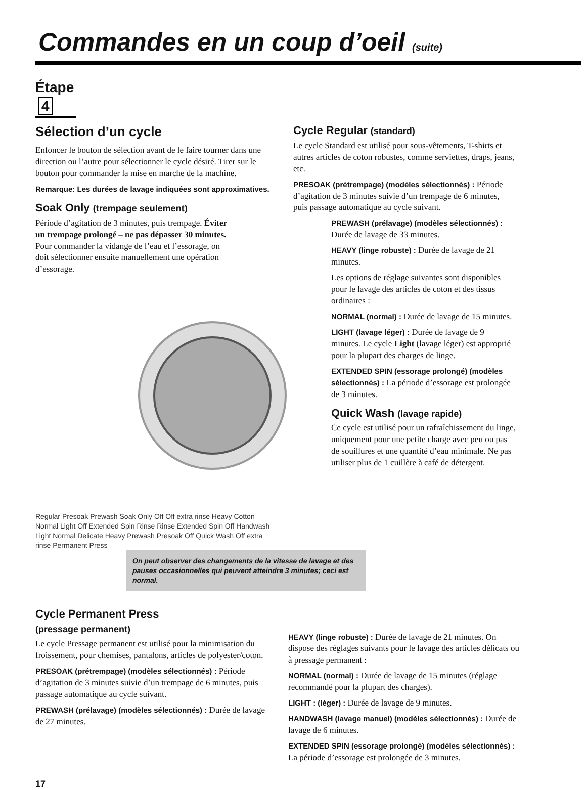Commandes en un coup d’oeil (suite)
Étape 4
Sélection d’un cycle
Enfoncer le bouton de sélection avant de le faire tourner dans une direction ou l’autre pour sélectionner le cycle désiré. Tirer sur le bouton pour commander la mise en marche de la machine.
Remarque: Les durées de lavage indiquées sont approximatives.
Soak Only (trempage seulement)
Période d’agitation de 3 minutes, puis trempage. Éviter un trempage prolongé – ne pas dépasser 30 minutes.
Pour commander la vidange de l’eau et l’essorage, on doit sélectionner ensuite manuellement une opération d’essorage.
Regular Presoak Prewash Soak Only Off Off extra rinse Heavy Cotton Normal Light Off Extended Spin Rinse Rinse Extended Spin Off Handwash Light Normal Delicate Heavy Prewash Presoak Off Quick Wash Off extra rinse Permanent Press
Cycle Regular (standard)
Le cycle Standard est utilisé pour sous-vêtements, T-shirts et autres articles de coton robustes, comme serviettes, draps, jeans, etc.
PRESOAK (prétrempage) (modèles sélectionnés) : Période d’agitation de 3 minutes suivie d’un trempage de 6 minutes, puis passage automatique au cycle suivant.
PREWASH (prélavage) (modèles sélectionnés) : Durée de lavage de 33 minutes.
HEAVY (linge robuste) : Durée de lavage de 21 minutes.
Les options de réglage suivantes sont disponibles pour le lavage des articles de coton et des tissus ordinaires :
NORMAL (normal) : Durée de lavage de 15 minutes.
LIGHT (lavage léger) : Durée de lavage de 9 minutes. Le cycle Light (lavage léger) est approprié pour la plupart des charges de linge.
EXTENDED SPIN (essorage prolongé) (modèles sélectionnés) : La période d’essorage est prolongée de 3 minutes.
Quick Wash (lavage rapide)
Ce cycle est utilisé pour un rafraîchissement du linge, uniquement pour une petite charge avec peu ou pas de souillures et une quantité d’eau minimale. Ne pas utiliser plus de 1 cuillère à café de détergent.
On peut observer des changements de la vitesse de lavage et des pauses occasionnelles qui peuvent atteindre 3 minutes; ceci est normal.
Cycle Permanent Press
(pressage permanent)
Le cycle Pressage permanent est utilisé pour la minimisation du froissement, pour chemises, pantalons, articles de polyester/coton.
PRESOAK (prétrempage) (modèles sélectionnés) : Période d’agitation de 3 minutes suivie d’un trempage de 6 minutes, puis passage automatique au cycle suivant.
PREWASH (prélavage) (modèles sélectionnés) : Durée de lavage de 27 minutes.
HEAVY (linge robuste) : Durée de lavage de 21 minutes. On dispose des réglages suivants pour le lavage des articles délicats ou à pressage permanent :
NORMAL (normal) : Durée de lavage de 15 minutes (réglage recommandé pour la plupart des charges).
LIGHT : (léger) : Durée de lavage de 9 minutes.
HANDWASH (lavage manuel) (modèles sélectionnés) : Durée de lavage de 6 minutes.
EXTENDED SPIN (essorage prolongé) (modèles sélectionnés) : La période d’essorage est prolongée de 3 minutes.
17